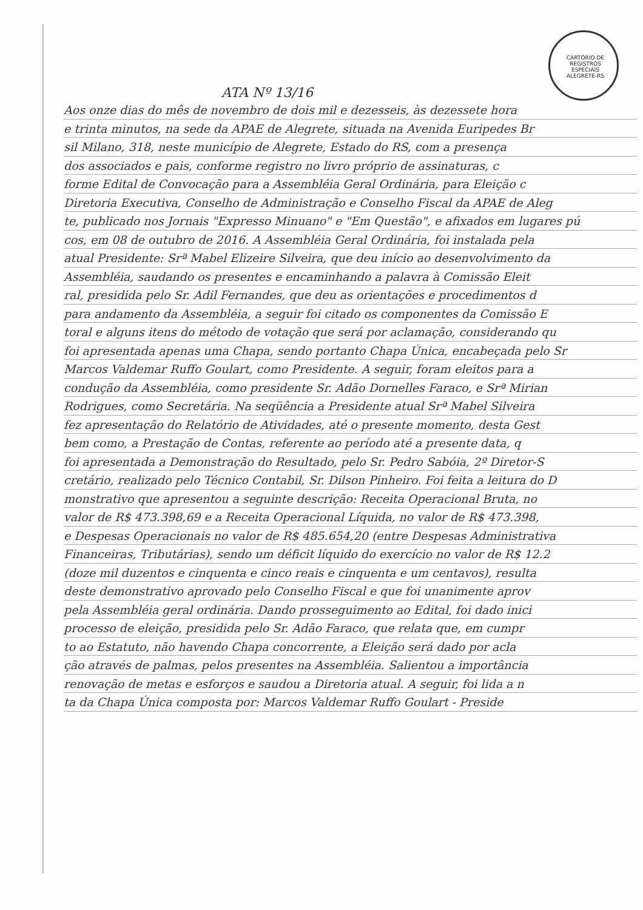CARTÓRIO DE REGISTROS ESPECIAIS ALEGRETE-RS
ATA Nº 13/16
Aos onze dias do mês de novembro de dois mil e dezesseis, às dezessete hora
e trinta minutos, na sede da APAE de Alegrete, situada na Avenida Euripedes Br
sil Milano, 318, neste município de Alegrete, Estado do RS, com a presença
dos associados e pais, conforme registro no livro próprio de assinaturas, c
forme Edital de Convocação para a Assembléia Geral Ordinária, para Eleição c
Diretoria Executiva, Conselho de Administração e Conselho Fiscal da APAE de Aleg
te, publicado nos Jornais "Expresso Minuano" e "Em Questão", e afixados em lugares pú
cos, em 08 de outubro de 2016. A Assembléia Geral Ordinária, foi instalada pela
atual Presidente: Srª Mabel Elizeire Silveira, que deu início ao desenvolvimento da
Assembléia, saudando os presentes e encaminhando a palavra à Comissão Eleit
ral, presidida pelo Sr. Adil Fernandes, que deu as orientações e procedimentos d
para andamento da Assembléia, a seguir foi citado os componentes da Comissão E
toral e alguns itens do método de votação que será por aclamação, considerando qu
foi apresentada apenas uma Chapa, sendo portanto Chapa Única, encabeçada pelo Sr
Marcos Valdemar Ruffo Goulart, como Presidente. A seguir, foram eleitos para a
condução da Assembléia, como presidente Sr. Adão Dornelles Faraco, e Srª Mirian
Rodrigues, como Secretária. Na seqüência a Presidente atual Srª Mabel Silveira
fez apresentação do Relatório de Atividades, até o presente momento, desta Gest
bem como, a Prestação de Contas, referente ao período até a presente data, q
foi apresentada a Demonstração do Resultado, pelo Sr. Pedro Sabóia, 2º Diretor-S
cretário, realizado pelo Técnico Contabil, Sr. Dilson Pinheiro. Foi feita a leitura do D
monstrativo que apresentou a seguinte descrição: Receita Operacional Bruta, no
valor de R$ 473.398,69 e a Receita Operacional Líquida, no valor de R$ 473.398,
e Despesas Operacionais no valor de R$ 485.654,20 (entre Despesas Administrativa
Financeiras, Tributárias), sendo um déficit líquido do exercício no valor de R$ 12.2
(doze mil duzentos e cinquenta e cinco reais e cinquenta e um centavos), resulta
deste demonstrativo aprovado pelo Conselho Fiscal e que foi unanimente aprov
pela Assembléia geral ordinária. Dando prosseguimento ao Edital, foi dado inici
processo de eleição, presidida pelo Sr. Adão Faraco, que relata que, em cumpr
to ao Estatuto, não havendo Chapa concorrente, a Eleição será dado por acla
ção através de palmas, pelos presentes na Assembléia. Salientou a importância
renovação de metas e esforços e saudou a Diretoria atual. A seguir, foi lida a n
ta da Chapa Única composta por: Marcos Valdemar Ruffo Goulart - Preside